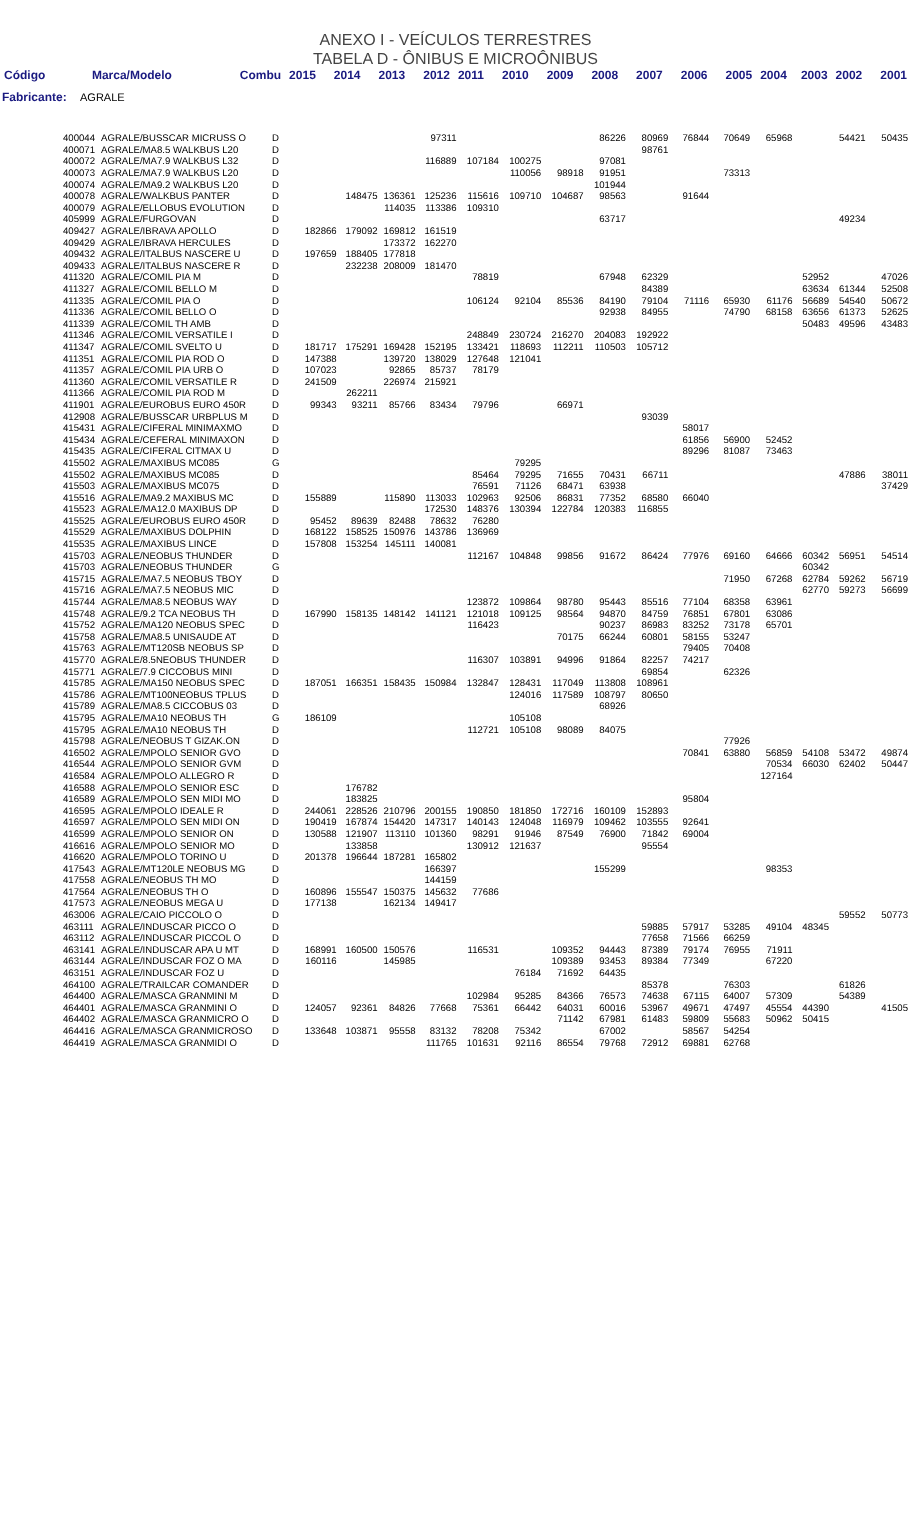ANEXO I - VEÍCULOS TERRESTRES
TABELA D - ÔNIBUS E MICROÔNIBUS
| Código | Marca/Modelo | Combu | 2015 | 2014 | 2013 | 2012 | 2011 | 2010 | 2009 | 2008 | 2007 | 2006 | 2005 | 2004 | 2003 | 2002 | 2001 |
| --- | --- | --- | --- | --- | --- | --- | --- | --- | --- | --- | --- | --- | --- | --- | --- | --- | --- |
Fabricante: AGRALE
| 400044 | AGRALE/BUSSCAR MICRUSS O | D | | | | 97311 | | | | 86226 | 80969 | 76844 | 70649 | 65968 | | 54421 | 50435 |
| 400071 | AGRALE/MA8.5 WALKBUS L20 | D | | | | | | | | | 98761 | | | | | | |
| 400072 | AGRALE/MA7.9 WALKBUS L32 | D | | | | 116889 | 107184 | 100275 | | 97081 | | | | | | | |
| 400073 | AGRALE/MA7.9 WALKBUS L20 | D | | | | | | 110056 | 98918 | 91951 | | | 73313 | | | | |
| 400074 | AGRALE/MA9.2 WALKBUS L20 | D | | | | | | | | 101944 | | | | | | | |
| 400078 | AGRALE/WALKBUS PANTER | D | | 148475 | 136361 | 125236 | 115616 | 109710 | 104687 | 98563 | | 91644 | | | | | |
| 400079 | AGRALE/ELLOBUS EVOLUTION | D | | | 114035 | 113386 | 109310 | | | | | | | | | | |
| 405999 | AGRALE/FURGOVAN | D | | | | | | | | 63717 | | | | | | 49234 | |
| 409427 | AGRALE/IBRAVA APOLLO | D | 182866 | 179092 | 169812 | 161519 | | | | | | | | | | | |
| 409429 | AGRALE/IBRAVA HERCULES | D | | | 173372 | 162270 | | | | | | | | | | | |
| 409432 | AGRALE/ITALBUS NASCERE U | D | 197659 | 188405 | 177818 | | | | | | | | | | | | |
| 409433 | AGRALE/ITALBUS NASCERE R | D | | 232238 | 208009 | 181470 | | | | | | | | | | | |
| 411320 | AGRALE/COMIL PIA M | D | | | | | 78819 | | | 67948 | 62329 | | | | 52952 | | 47026 |
| 411327 | AGRALE/COMIL BELLO M | D | | | | | | | | | 84389 | | | | 63634 | 61344 | 52508 |
| 411335 | AGRALE/COMIL PIA O | D | | | | | 106124 | 92104 | 85536 | 84190 | 79104 | 71116 | 65930 | 61176 | 56689 | 54540 | 50672 |
| 411336 | AGRALE/COMIL BELLO O | D | | | | | | | | 92938 | 84955 | | 74790 | 68158 | 63656 | 61373 | 52625 |
| 411339 | AGRALE/COMIL TH AMB | D | | | | | | | | | | | | | 50483 | 49596 | 43483 |
| 411346 | AGRALE/COMIL VERSATILE I | D | | | | | 248849 | 230724 | 216270 | 204083 | 192922 | | | | | | |
| 411347 | AGRALE/COMIL SVELTO U | D | 181717 | 175291 | 169428 | 152195 | 133421 | 118693 | 112211 | 110503 | 105712 | | | | | | |
| 411351 | AGRALE/COMIL PIA ROD O | D | 147388 | | 139720 | 138029 | 127648 | 121041 | | | | | | | | | |
| 411357 | AGRALE/COMIL PIA URB O | D | 107023 | | 92865 | 85737 | 78179 | | | | | | | | | | |
| 411360 | AGRALE/COMIL VERSATILE R | D | 241509 | | 226974 | 215921 | | | | | | | | | | | |
| 411366 | AGRALE/COMIL PIA ROD M | D | | 262211 | | | | | | | | | | | | | |
| 411901 | AGRALE/EUROBUS EURO 450R | D | 99343 | 93211 | 85766 | 83434 | 79796 | | 66971 | | | | | | | | |
| 412908 | AGRALE/BUSSCAR URBPLUS M | D | | | | | | | | | 93039 | | | | | | |
| 415431 | AGRALE/CIFERAL MINIMAXMO | D | | | | | | | | | | 58017 | | | | | |
| 415434 | AGRALE/CEFERAL MINIMAXON | D | | | | | | | | | | 61856 | 56900 | 52452 | | | |
| 415435 | AGRALE/CIFERAL CITMAX U | D | | | | | | | | | | 89296 | 81087 | 73463 | | | |
| 415502 | AGRALE/MAXIBUS MC085 | G | | | | | | 79295 | | | | | | | | | |
| 415502 | AGRALE/MAXIBUS MC085 | D | | | | | 85464 | 79295 | 71655 | 70431 | 66711 | | | | | 47886 | 38011 |
| 415503 | AGRALE/MAXIBUS MC075 | D | | | | | 76591 | 71126 | 68471 | 63938 | | | | | | | 37429 |
| 415516 | AGRALE/MA9.2 MAXIBUS MC | D | 155889 | | 115890 | 113033 | 102963 | 92506 | 86831 | 77352 | 68580 | 66040 | | | | | |
| 415523 | AGRALE/MA12.0 MAXIBUS DP | D | | | | 172530 | 148376 | 130394 | 122784 | 120383 | 116855 | | | | | | |
| 415525 | AGRALE/EUROBUS EURO 450R | D | 95452 | 89639 | 82488 | 78632 | 76280 | | | | | | | | | | |
| 415529 | AGRALE/MAXIBUS DOLPHIN | D | 168122 | 158525 | 150976 | 143786 | 136969 | | | | | | | | | | |
| 415535 | AGRALE/MAXIBUS LINCE | D | 157808 | 153254 | 145111 | 140081 | | | | | | | | | | | |
| 415703 | AGRALE/NEOBUS THUNDER | D | | | | | 112167 | 104848 | 99856 | 91672 | 86424 | 77976 | 69160 | 64666 | 60342 | 56951 | 54514 |
| 415703 | AGRALE/NEOBUS THUNDER | G | | | | | | | | | | | | | 60342 | | |
| 415715 | AGRALE/MA7.5 NEOBUS TBOY | D | | | | | | | | | | | 71950 | 67268 | 62784 | 59262 | 56719 |
| 415716 | AGRALE/MA7.5 NEOBUS MIC | D | | | | | | | | | | | | | 62770 | 59273 | 56699 |
| 415744 | AGRALE/MA8.5 NEOBUS WAY | D | | | | | 123872 | 109864 | 98780 | 95443 | 85516 | 77104 | 68358 | 63961 | | | |
| 415748 | AGRALE/9.2 TCA NEOBUS TH | D | 167990 | 158135 | 148142 | 141121 | 121018 | 109125 | 98564 | 94870 | 84759 | 76851 | 67801 | 63086 | | | |
| 415752 | AGRALE/MA120 NEOBUS SPEC | D | | | | | 116423 | | | 90237 | 86983 | 83252 | 73178 | 65701 | | | |
| 415758 | AGRALE/MA8.5 UNISAUDE AT | D | | | | | | | 70175 | 66244 | 60801 | 58155 | 53247 | | | | |
| 415763 | AGRALE/MT120SB NEOBUS SP | D | | | | | | | | | | 79405 | 70408 | | | | |
| 415770 | AGRALE/8.5NEOBUS THUNDER | D | | | | | 116307 | 103891 | 94996 | 91864 | 82257 | 74217 | | | | | |
| 415771 | AGRALE/7.9 CICCOBUS MINI | D | | | | | | | | | 69854 | | 62326 | | | | |
| 415785 | AGRALE/MA150 NEOBUS SPEC | D | 187051 | 166351 | 158435 | 150984 | 132847 | 128431 | 117049 | 113808 | 108961 | | | | | | |
| 415786 | AGRALE/MT100NEOBUS TPLUS | D | | | | | | 124016 | 117589 | 108797 | 80650 | | | | | | |
| 415789 | AGRALE/MA8.5 CICCOBUS 03 | D | | | | | | | | 68926 | | | | | | | |
| 415795 | AGRALE/MA10 NEOBUS TH | G | 186109 | | | | | 105108 | | | | | | | | | |
| 415795 | AGRALE/MA10 NEOBUS TH | D | | | | | 112721 | 105108 | 98089 | 84075 | | | | | | | |
| 415798 | AGRALE/NEOBUS T GIZAK.ON | D | | | | | | | | | | | 77926 | | | | |
| 416502 | AGRALE/MPOLO SENIOR GVO | D | | | | | | | | | | 70841 | 63880 | 56859 | 54108 | 53472 | 49874 |
| 416544 | AGRALE/MPOLO SENIOR GVM | D | | | | | | | | | | | | 70534 | 66030 | 62402 | 50447 |
| 416584 | AGRALE/MPOLO ALLEGRO R | D | | | | | | | | | | | | 127164 | | | |
| 416588 | AGRALE/MPOLO SENIOR ESC | D | | 176782 | | | | | | | | | | | | | |
| 416589 | AGRALE/MPOLO SEN MIDI MO | D | | 183825 | | | | | | | | 95804 | | | | | |
| 416595 | AGRALE/MPOLO IDEALE R | D | 244061 | 228526 | 210796 | 200155 | 190850 | 181850 | 172716 | 160109 | 152893 | | | | | | |
| 416597 | AGRALE/MPOLO SEN MIDI ON | D | 190419 | 167874 | 154420 | 147317 | 140143 | 124048 | 116979 | 109462 | 103555 | 92641 | | | | | |
| 416599 | AGRALE/MPOLO SENIOR ON | D | 130588 | 121907 | 113110 | 101360 | 98291 | 91946 | 87549 | 76900 | 71842 | 69004 | | | | | |
| 416616 | AGRALE/MPOLO SENIOR MO | D | | 133858 | | | 130912 | 121637 | | | 95554 | | | | | | |
| 416620 | AGRALE/MPOLO TORINO U | D | 201378 | 196644 | 187281 | 165802 | | | | | | | | | | | |
| 417543 | AGRALE/MT120LE NEOBUS MG | D | | | | 166397 | | | | 155299 | | | | 98353 | | | |
| 417558 | AGRALE/NEOBUS TH MO | D | | | | 144159 | | | | | | | | | | | |
| 417564 | AGRALE/NEOBUS TH O | D | 160896 | 155547 | 150375 | 145632 | 77686 | | | | | | | | | | |
| 417573 | AGRALE/NEOBUS MEGA U | D | 177138 | | 162134 | 149417 | | | | | | | | | | | |
| 463006 | AGRALE/CAIO PICCOLO O | D | | | | | | | | | | | | | | 59552 | 50773 |
| 463111 | AGRALE/INDUSCAR PICCO O | D | | | | | | | | | 59885 | 57917 | 53285 | 49104 | 48345 | | |
| 463112 | AGRALE/INDUSCAR PICCOL O | D | | | | | | | | | 77658 | 71566 | 66259 | | | | |
| 463141 | AGRALE/INDUSCAR APA U MT | D | 168991 | 160500 | 150576 | | 116531 | | 109352 | 94443 | 87389 | 79174 | 76955 | 71911 | | | |
| 463144 | AGRALE/INDUSCAR FOZ O MA | D | 160116 | | 145985 | | | | 109389 | 93453 | 89384 | 77349 | | 67220 | | | |
| 463151 | AGRALE/INDUSCAR FOZ U | D | | | | | | 76184 | 71692 | 64435 | | | | | | | |
| 464100 | AGRALE/TRAILCAR COMANDER | D | | | | | | | | | 85378 | | 76303 | | | 61826 | |
| 464400 | AGRALE/MASCA GRANMINI M | D | | | | | 102984 | 95285 | 84366 | 76573 | 74638 | 67115 | 64007 | 57309 | | 54389 | |
| 464401 | AGRALE/MASCA GRANMINI O | D | 124057 | 92361 | 84826 | 77668 | 75361 | 66442 | 64031 | 60016 | 53967 | 49671 | 47497 | 45554 | 44390 | | 41505 |
| 464402 | AGRALE/MASCA GRANMICRO O | D | | | | | | | 71142 | 67981 | 61483 | 59809 | 55683 | 50962 | 50415 | | |
| 464416 | AGRALE/MASCA GRANMICROSO | D | 133648 | 103871 | 95558 | 83132 | 78208 | 75342 | | 67002 | | 58567 | 54254 | | | | |
| 464419 | AGRALE/MASCA GRANMIDI O | D | | | | 111765 | 101631 | 92116 | 86554 | 79768 | 72912 | 69881 | 62768 | | | | |